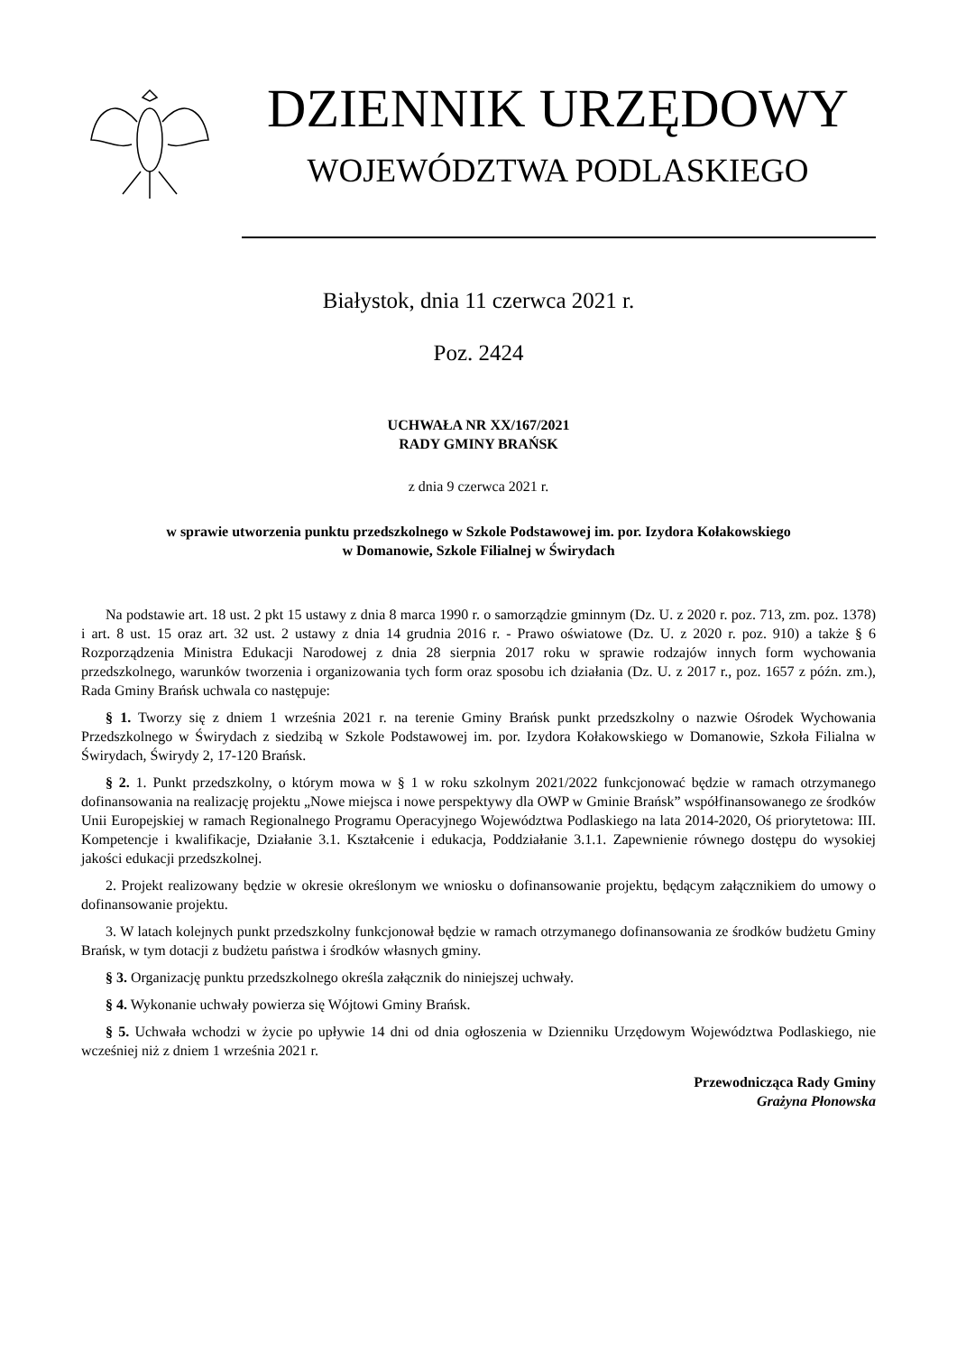DZIENNIK URZĘDOWY
WOJEWÓDZTWA PODLASKIEGO
Białystok, dnia 11 czerwca 2021 r.
Poz. 2424
UCHWAŁA NR XX/167/2021
RADY GMINY BRAŃSK
z dnia 9 czerwca 2021 r.
w sprawie utworzenia punktu przedszkolnego w Szkole Podstawowej im. por. Izydora Kołakowskiego
w Domanowie, Szkole Filialnej w Świrydach
Na podstawie art. 18 ust. 2 pkt 15 ustawy z dnia 8 marca 1990 r. o samorządzie gminnym (Dz. U. z 2020 r. poz. 713, zm. poz. 1378) i art. 8 ust. 15 oraz art. 32 ust. 2 ustawy z dnia 14 grudnia 2016 r. - Prawo oświatowe (Dz. U. z 2020 r. poz. 910) a także § 6 Rozporządzenia Ministra Edukacji Narodowej z dnia 28 sierpnia 2017 roku w sprawie rodzajów innych form wychowania przedszkolnego, warunków tworzenia i organizowania tych form oraz sposobu ich działania (Dz. U. z 2017 r., poz. 1657 z późn. zm.), Rada Gminy Brańsk uchwala co następuje:
§ 1. Tworzy się z dniem 1 września 2021 r. na terenie Gminy Brańsk punkt przedszkolny o nazwie Ośrodek Wychowania Przedszkolnego w Świrydach z siedzibą w Szkole Podstawowej im. por. Izydora Kołakowskiego w Domanowie, Szkoła Filialna w Świrydach, Świrydy 2, 17-120 Brańsk.
§ 2. 1. Punkt przedszkolny, o którym mowa w § 1 w roku szkolnym 2021/2022 funkcjonować będzie w ramach otrzymanego dofinansowania na realizację projektu „Nowe miejsca i nowe perspektywy dla OWP w Gminie Brańsk” współfinansowanego ze środków Unii Europejskiej w ramach Regionalnego Programu Operacyjnego Województwa Podlaskiego na lata 2014-2020, Oś priorytetowa: III. Kompetencje i kwalifikacje, Działanie 3.1. Kształcenie i edukacja, Poddziałanie 3.1.1. Zapewnienie równego dostępu do wysokiej jakości edukacji przedszkolnej.
2. Projekt realizowany będzie w okresie określonym we wniosku o dofinansowanie projektu, będącym załącznikiem do umowy o dofinansowanie projektu.
3. W latach kolejnych punkt przedszkolny funkcjonował będzie w ramach otrzymanego dofinansowania ze środków budżetu Gminy Brańsk, w tym dotacji z budżetu państwa i środków własnych gminy.
§ 3. Organizację punktu przedszkolnego określa załącznik do niniejszej uchwały.
§ 4. Wykonanie uchwały powierza się Wójtowi Gminy Brańsk.
§ 5. Uchwała wchodzi w życie po upływie 14 dni od dnia ogłoszenia w Dzienniku Urzędowym Województwa Podlaskiego, nie wcześniej niż z dniem 1 września 2021 r.
Przewodnicząca Rady Gminy
Grażyna Płonowska